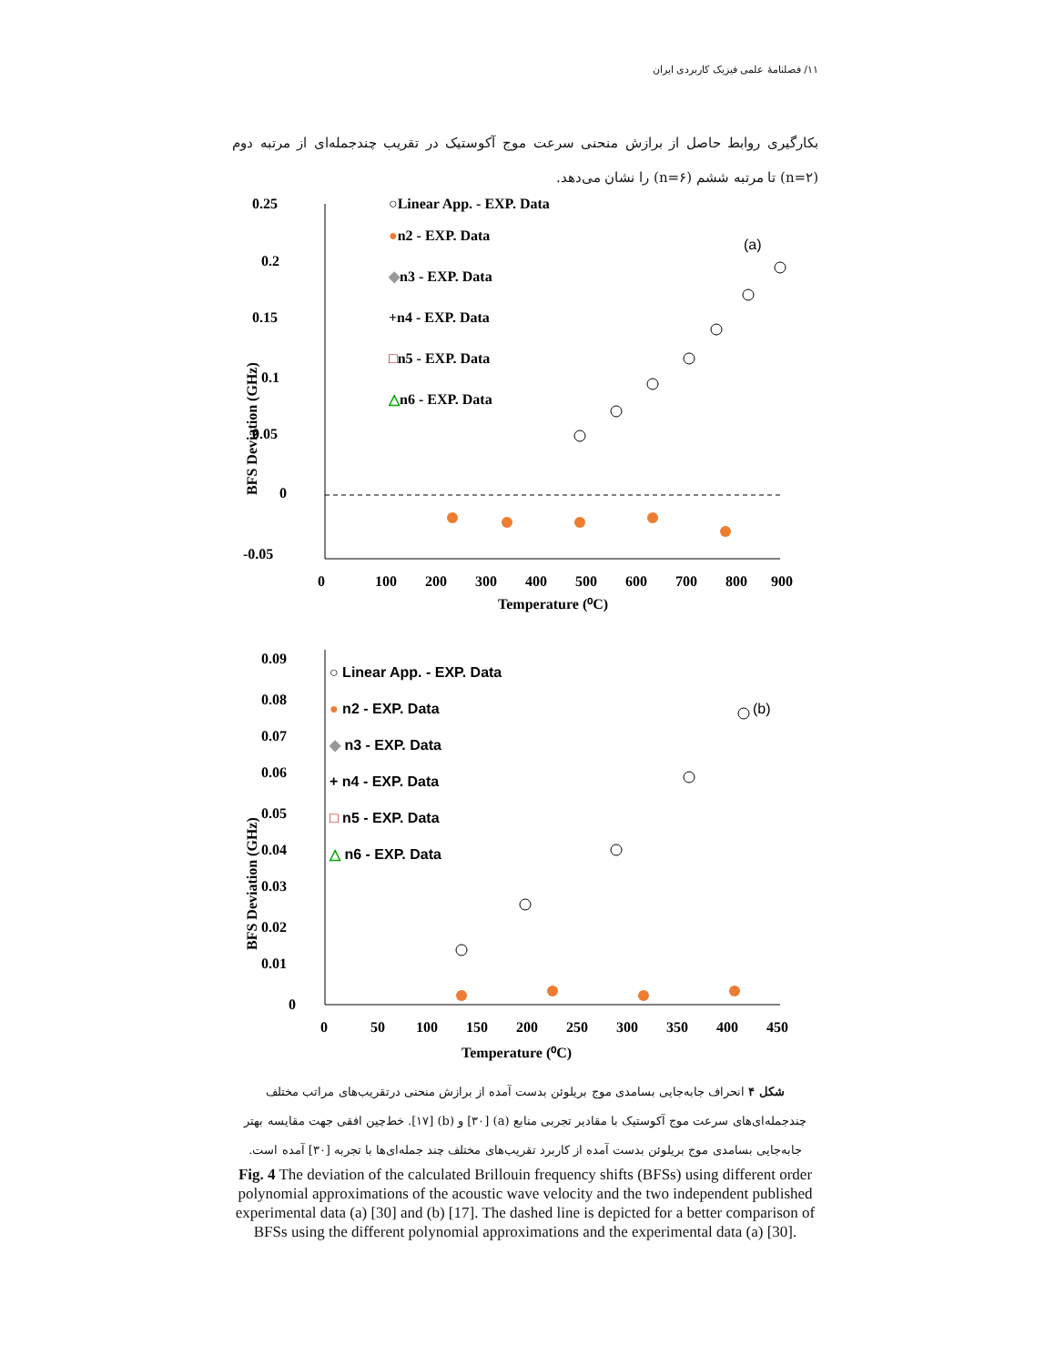۱۱/ فصلنامهٔ علمی فیزیک کاربردی ایران
بکارگیری روابط حاصل از برازش منحنی سرعت موج آکوستیک در تقریب چندجمله‌ای از مرتبه دوم (n=۲) تا مرتبه ششم (n=۶) را نشان می‌دهد.
0.25
0.2
0.15
0.1
0.05
0
-0.05
0
100
200
300
400
500
600
700
800
900
Temperature (⁰C)
BFS Deviation (GHz)
○Linear App. - EXP. Data
●n2 - EXP. Data
◆n3 - EXP. Data
+n4 - EXP. Data
□n5 - EXP. Data
△n6 - EXP. Data
(a)
0.09
0.08
0.07
0.06
0.05
0.04
0.03
0.02
0.01
0
0
50
100
150
200
250
300
350
400
450
Temperature (⁰C)
BFS Deviation (GHz)
○ Linear App. - EXP. Data
● n2 - EXP. Data
◆ n3 - EXP. Data
+ n4 - EXP. Data
□ n5 - EXP. Data
△ n6 - EXP. Data
(b)
شکل ۴ انحراف جابه‌جایی بسامدی موج بریلوئن بدست آمده از برازش منحنی درتقریب‌های مراتب مختلف چندجمله‌ای‌های سرعت موج آکوستیک با مقادیر تجربی منابع (a) [۳۰] و (b) [۱۷]. خط‌چین افقی جهت مقایسه بهتر جابه‌جایی بسامدی موج بریلوئن بدست آمده از کاربرد تقریب‌های مختلف چند جمله‌ای‌ها با تجربه [۳۰] آمده است.
Fig. 4 The deviation of the calculated Brillouin frequency shifts (BFSs) using different order polynomial approximations of the acoustic wave velocity and the two independent published experimental data (a) [30] and (b) [17]. The dashed line is depicted for a better comparison of BFSs using the different polynomial approximations and the experimental data (a) [30].